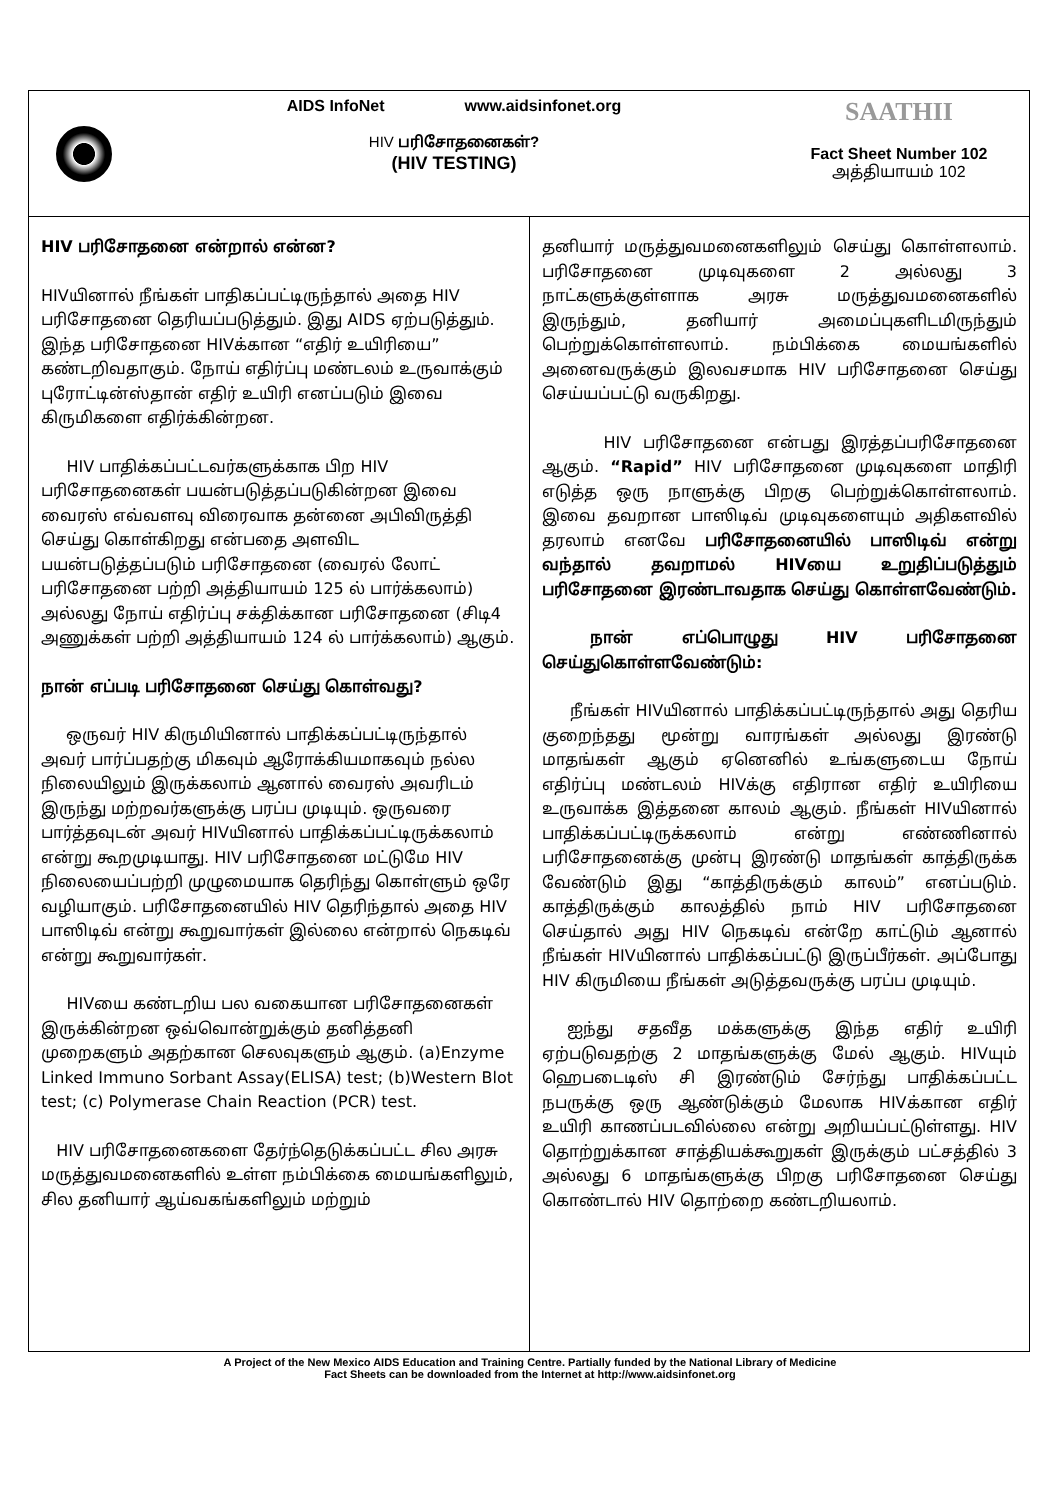AIDS InfoNet www.aidsinfonet.org
HIV பரிசோதனைகள்?
(HIV TESTING)
SAATHII
Fact Sheet Number 102
அத்தியாயம் 102
HIV பரிசோதனை என்றால் என்ன?
HIVயினால் நீங்கள் பாதிகப்பட்டிருந்தால் அதை HIV பரிசோதனை தெரியப்படுத்தும். இது AIDS ஏற்படுத்தும். இந்த பரிசோதனை HIVக்கான “எதிர் உயிரியை” கண்டறிவதாகும். நோய் எதிர்ப்பு மண்டலம் உருவாக்கும் புரோட்டின்ஸ்தான் எதிர் உயிரி எனப்படும் இவை கிருமிகளை எதிர்க்கின்றன.
HIV பாதிக்கப்பட்டவர்களுக்காக பிற HIV பரிசோதனைகள் பயன்படுத்தப்படுகின்றன இவை வைரஸ் எவ்வளவு விரைவாக தன்னை அபிவிருத்தி செய்து கொள்கிறது என்பதை அளவிட பயன்படுத்தப்படும் பரிசோதனை (வைரல் லோட் பரிசோதனை பற்றி அத்தியாயம் 125 ல் பார்க்கலாம்) அல்லது நோய் எதிர்ப்பு சக்திக்கான பரிசோதனை (சிடி4 அணுக்கள் பற்றி அத்தியாயம் 124 ல் பார்க்கலாம்) ஆகும்.
நான் எப்படி பரிசோதனை செய்து கொள்வது?
ஒருவர் HIV கிருமியினால் பாதிக்கப்பட்டிருந்தால் அவர் பார்ப்பதற்கு மிகவும் ஆரோக்கியமாகவும் நல்ல நிலையிலும் இருக்கலாம் ஆனால் வைரஸ் அவரிடம் இருந்து மற்றவர்களுக்கு பரப்ப முடியும். ஒருவரை பார்த்தவுடன் அவர் HIVயினால் பாதிக்கப்பட்டிருக்கலாம் என்று கூறமுடியாது. HIV பரிசோதனை மட்டுமே HIV நிலையைப்பற்றி முழுமையாக தெரிந்து கொள்ளும் ஒரே வழியாகும். பரிசோதனையில் HIV தெரிந்தால் அதை HIV பாஸிடிவ் என்று கூறுவார்கள் இல்லை என்றால் நெகடிவ் என்று கூறுவார்கள்.
HIVயை கண்டறிய பல வகையான பரிசோதனைகள் இருக்கின்றன ஒவ்வொன்றுக்கும் தனித்தனி முறைகளும் அதற்கான செலவுகளும் ஆகும். (a)Enzyme Linked Immuno Sorbant Assay(ELISA) test; (b)Western Blot test; (c) Polymerase Chain Reaction (PCR) test.
HIV பரிசோதனைகளை தேர்ந்தெடுக்கப்பட்ட சில அரசு மருத்துவமனைகளில் உள்ள நம்பிக்கை மையங்களிலும், சில தனியார் ஆய்வகங்களிலும் மற்றும்
தனியார் மருத்துவமனைகளிலும் செய்து கொள்ளலாம். பரிசோதனை முடிவுகளை 2 அல்லது 3 நாட்களுக்குள்ளாக அரசு மருத்துவமனைகளில் இருந்தும், தனியார் அமைப்புகளிடமிருந்தும் பெற்றுக்கொள்ளலாம். நம்பிக்கை மையங்களில் அனைவருக்கும் இலவசமாக HIV பரிசோதனை செய்து செய்யப்பட்டு வருகிறது.
HIV பரிசோதனை என்பது இரத்தப்பரிசோதனை ஆகும். “Rapid” HIV பரிசோதனை முடிவுகளை மாதிரி எடுத்த ஒரு நாளுக்கு பிறகு பெற்றுக்கொள்ளலாம். இவை தவறான பாஸிடிவ் முடிவுகளையும் அதிகளவில் தரலாம் எனவே பரிசோதனையில் பாஸிடிவ் என்று வந்தால் தவறாமல் HIVயை உறுதிப்படுத்தும் பரிசோதனை இரண்டாவதாக செய்து கொள்ளவேண்டும்.
நான் எப்பொழுது HIV பரிசோதனை செய்துகொள்ளவேண்டும்:
நீங்கள் HIVயினால் பாதிக்கப்பட்டிருந்தால் அது தெரிய குறைந்தது மூன்று வாரங்கள் அல்லது இரண்டு மாதங்கள் ஆகும் ஏனெனில் உங்களுடைய நோய் எதிர்ப்பு மண்டலம் HIVக்கு எதிரான எதிர் உயிரியை உருவாக்க இத்தனை காலம் ஆகும். நீங்கள் HIVயினால் பாதிக்கப்பட்டிருக்கலாம் என்று எண்ணினால் பரிசோதனைக்கு முன்பு இரண்டு மாதங்கள் காத்திருக்க வேண்டும் இது “காத்திருக்கும் காலம்” எனப்படும். காத்திருக்கும் காலத்தில் நாம் HIV பரிசோதனை செய்தால் அது HIV நெகடிவ் என்றே காட்டும் ஆனால் நீங்கள் HIVயினால் பாதிக்கப்பட்டு இருப்பீர்கள். அப்போது HIV கிருமியை நீங்கள் அடுத்தவருக்கு பரப்ப முடியும்.
ஐந்து சதவீத மக்களுக்கு இந்த எதிர் உயிரி ஏற்படுவதற்கு 2 மாதங்களுக்கு மேல் ஆகும். HIVயும் ஹெபடைடிஸ் சி இரண்டும் சேர்ந்து பாதிக்கப்பட்ட நபருக்கு ஒரு ஆண்டுக்கும் மேலாக HIVக்கான எதிர் உயிரி காணப்படவில்லை என்று அறியப்பட்டுள்ளது. HIV தொற்றுக்கான சாத்தியக்கூறுகள் இருக்கும் பட்சத்தில் 3 அல்லது 6 மாதங்களுக்கு பிறகு பரிசோதனை செய்து கொண்டால் HIV தொற்றை கண்டறியலாம்.
A Project of the New Mexico AIDS Education and Training Centre. Partially funded by the National Library of Medicine
Fact Sheets can be downloaded from the Internet at http://www.aidsinfonet.org